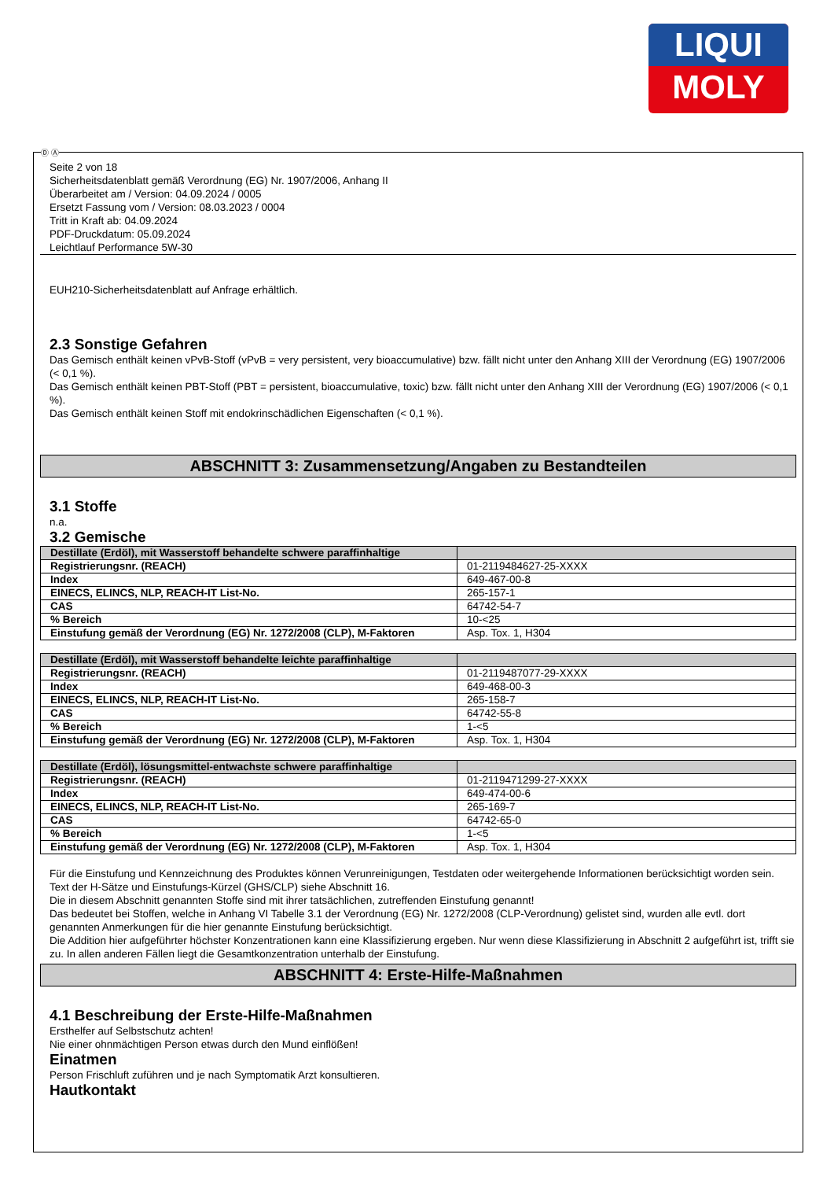LIQUI
MOLY
Seite 2 von 18
Sicherheitsdatenblatt gemäß Verordnung (EG) Nr. 1907/2006, Anhang II
Überarbeitet am / Version: 04.09.2024 / 0005
Ersetzt Fassung vom / Version: 08.03.2023 / 0004
Tritt in Kraft ab: 04.09.2024
PDF-Druckdatum: 05.09.2024
Leichtlauf Performance 5W-30
EUH210-Sicherheitsdatenblatt auf Anfrage erhältlich.
2.3 Sonstige Gefahren
Das Gemisch enthält keinen vPvB-Stoff (vPvB = very persistent, very bioaccumulative) bzw. fällt nicht unter den Anhang XIII der Verordnung (EG) 1907/2006 (< 0,1 %).
Das Gemisch enthält keinen PBT-Stoff (PBT = persistent, bioaccumulative, toxic) bzw. fällt nicht unter den Anhang XIII der Verordnung (EG) 1907/2006 (< 0,1 %).
Das Gemisch enthält keinen Stoff mit endokrinschädlichen Eigenschaften (< 0,1 %).
ABSCHNITT 3: Zusammensetzung/Angaben zu Bestandteilen
3.1 Stoffe
n.a.
3.2 Gemische
| Destillate (Erdöl), mit Wasserstoff behandelte schwere paraffinhaltige | |
| Registrierungsnr. (REACH) | 01-2119484627-25-XXXX |
| Index | 649-467-00-8 |
| EINECS, ELINCS, NLP, REACH-IT List-No. | 265-157-1 |
| CAS | 64742-54-7 |
| % Bereich | 10-<25 |
| Einstufung gemäß der Verordnung (EG) Nr. 1272/2008 (CLP), M-Faktoren | Asp. Tox. 1, H304 |
| Destillate (Erdöl), mit Wasserstoff behandelte leichte paraffinhaltige | |
| Registrierungsnr. (REACH) | 01-2119487077-29-XXXX |
| Index | 649-468-00-3 |
| EINECS, ELINCS, NLP, REACH-IT List-No. | 265-158-7 |
| CAS | 64742-55-8 |
| % Bereich | 1-<5 |
| Einstufung gemäß der Verordnung (EG) Nr. 1272/2008 (CLP), M-Faktoren | Asp. Tox. 1, H304 |
| Destillate (Erdöl), lösungsmittel-entwachste schwere paraffinhaltige | |
| Registrierungsnr. (REACH) | 01-2119471299-27-XXXX |
| Index | 649-474-00-6 |
| EINECS, ELINCS, NLP, REACH-IT List-No. | 265-169-7 |
| CAS | 64742-65-0 |
| % Bereich | 1-<5 |
| Einstufung gemäß der Verordnung (EG) Nr. 1272/2008 (CLP), M-Faktoren | Asp. Tox. 1, H304 |
Für die Einstufung und Kennzeichnung des Produktes können Verunreinigungen, Testdaten oder weitergehende Informationen berücksichtigt worden sein.
Text der H-Sätze und Einstufungs-Kürzel (GHS/CLP) siehe Abschnitt 16.
Die in diesem Abschnitt genannten Stoffe sind mit ihrer tatsächlichen, zutreffenden Einstufung genannt!
Das bedeutet bei Stoffen, welche in Anhang VI Tabelle 3.1 der Verordnung (EG) Nr. 1272/2008 (CLP-Verordnung) gelistet sind, wurden alle evtl. dort genannten Anmerkungen für die hier genannte Einstufung berücksichtigt.
Die Addition hier aufgeführter höchster Konzentrationen kann eine Klassifizierung ergeben. Nur wenn diese Klassifizierung in Abschnitt 2 aufgeführt ist, trifft sie zu. In allen anderen Fällen liegt die Gesamtkonzentration unterhalb der Einstufung.
ABSCHNITT 4: Erste-Hilfe-Maßnahmen
4.1 Beschreibung der Erste-Hilfe-Maßnahmen
Ersthelfer auf Selbstschutz achten!
Nie einer ohnmächtigen Person etwas durch den Mund einflößen!
Einatmen
Person Frischluft zuführen und je nach Symptomatik Arzt konsultieren.
Hautkontakt
Ⓓ Ⓐ